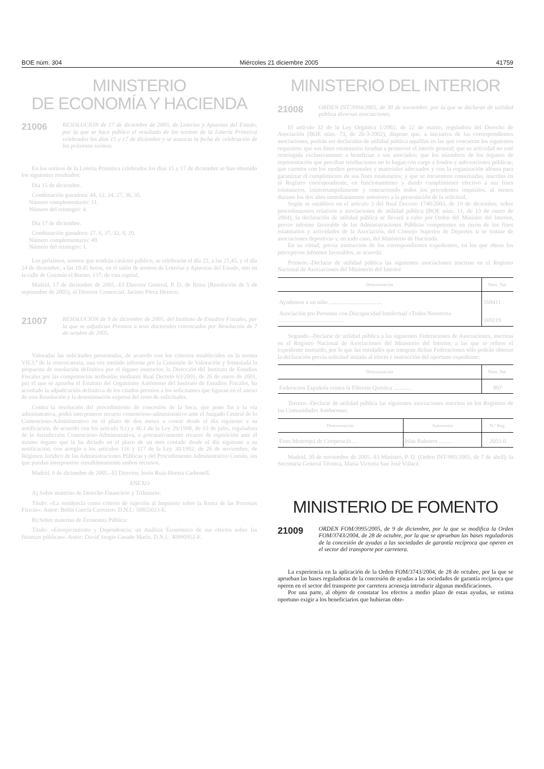BOE núm. 304 Miércoles 21 diciembre 2005 41759
MINISTERIO
DE ECONOMÍA Y HACIENDA
21006
RESOLUCIÓN de 17 de diciembre de 2005, de Loterías y Apuestas del Estado, por la que se hace público el resultado de los sorteos de la Lotería Primitiva celebrados los días 15 y 17 de diciembre y se anuncia la fecha de celebración de los próximos sorteos.
En los sorteos de la Lotería Primitiva celebrados los días 15 y 17 de diciembre se han obtenido los siguientes resultados:
Día 15 de diciembre.
Combinación ganadora: 44, 12, 24, 27, 36, 35.
Número complementario: 11.
Número del reintegro: 4.
Día 17 de diciembre.
Combinación ganadora: 27, 6, 37, 32, 9, 20.
Número complementario: 49.
Número del reintegro: 1.
Los próximos, sorteos que tendrán carácter público, se celebrarán el día 22, a las 21,45, y el día 24 de diciembre, a las 19,45 horas, en el salón de sorteos de Loterías y Apuestas del Estado, sito en la calle de Guzmán el Bueno, 137, de esta capital.
Madrid, 17 de diciembre de 2005.–El Director General, P. D. de firma (Resolución de 5 de septiembre de 2005), el Director Comercial, Jacinto Pérez Herrero.
21007
RESOLUCIÓN de 9 de diciembre de 2005, del Instituto de Estudios Fiscales, por la que se adjudican Premios a tesis doctorales convocados por Resolución de 7 de octubre de 2005.
Valoradas las solicitudes presentadas, de acuerdo con los criterios establecidos en la norma VII.3.º de la convocatoria, una vez emitido informe por la Comisión de Valoración y formulada la propuesta de resolución definitiva por el órgano instructor, la Dirección del Instituto de Estudios Fiscales por las competencias atribuídas mediante Real Decreto 63/2001, de 26 de enero de 2001, por el que se aprueba el Estatuto del Organismo Autónomo del Instituto de Estudios Fiscales, ha acordado la adjudicación definitiva de los citados premios a los solicitantes que figuran en el anexo de esta Resolución y la desestimación expresa del resto de solicitudes.
Contra la resolución del procedimiento de concesión de la beca, que pone fin a la vía administrativa, podrá interponerse recurso contencioso-administrativo ante el Juzgado Central de lo Contencioso-Administrativo en el plazo de dos meses a contar desde el día siguiente a su notificación, de acuerdo con los artículo 9.c) y 46.1 de la Ley 29/1998, de 13 de julio, reguladora de la Jurisdicción Contencioso-Administrativa, o potestativamente recurso de reposición ante el mismo órgano que la ha dictado en el plazo de un mes contado desde el día siguiente a su notificación, con arreglo a los artículos 116 y 117 de la Ley 30/1992, de 26 de noviembre, de Régimen Jurídico de las Administraciones Públicas y del Procedimiento Administrativo Común, sin que puedan interponerse simultáneamente ambos recursos.
Madrid, 9 de diciembre de 2005.–El Director, Jesús Ruiz-Huerta Carbonell.
ANEXO
A) Sobre materias de Derecho Financiero y Tributario:
Título: «La residencia como criterio de sujeción al Impuesto sobre la Renta de las Personas Físicas». Autor: Belén García Carretero. D.N.I.: 50855023-E.
B) Sobre materias de Economía Pública:
Título: «Envejecimiento y Dependencia: un Análisis Económico de sus efectos sobre las finanzas públicas». Autor: David Sergio Casado Marín. D.N.I.: 40990952-F.
MINISTERIO DEL INTERIOR
21008
ORDEN INT/3994/2005, de 30 de noviembre, por la que se declaran de utilidad pública diversas asociaciones.
El artículo 32 de la Ley Orgánica 1/2002, de 22 de marzo, reguladora del Derecho de Asociación (BOE núm. 73, de 26-3-2002), dispone que, a iniciativa de las correspondientes asociaciones, podrán ser declaradas de utilidad pública aquéllas en las que concurran los siguientes requisitos: que sus fines estatutarios tiendan a promover el interés general; que su actividad no esté restringida exclusivamente a beneficiar a sus asociados; que los miembros de los órganos de representación que perciban retribuciones no lo hagan con cargo a fondos y subvenciones públicas; que cuenten con los medios personales y materiales adecuados y con la organización idónea para garantizar el cumplimiento de sus fines estatutarios; y que se encuentren constituidas, inscritas en el Registro correspondiente, en funcionamiento y dando cumplimiento efectivo a sus fines estatutarios, ininterrumpidamente y concurriendo todos los precedentes requisitos, al menos durante los dos años inmediatamente anteriores a la presentación de la solicitud.
Según se establece en el artículo 3 del Real Decreto 1740/2003, de 19 de diciembre, sobre procedimientos relativos a asociaciones de utilidad pública (BOE núm. 11, de 13 de enero de 2004), la declaración de utilidad pública se llevará a cabo por Orden del Ministro del Interior, previo informe favorable de las Administraciones Públicas competentes en razón de los fines estatutarios y actividades de la Asociación, del Consejo Superior de Deportes si se tratase de asociaciones deportivas y, en todo caso, del Ministerio de Hacienda.
En su virtud, previa instrucción de los correspondientes expedientes, en los que obran los preceptivos informes favorables, se acuerda:
Primero.–Declarar de utilidad pública las siguientes asociaciones inscritas en el Registro Nacional de Asociaciones del Ministerio del Interior
| Denominación | Núm. Nal. |
| --- | --- |
| Ayudemos a un niño .................................... | 168411 |
| Asociación pro Personas con Discapacidad Intelectual «Todos Nosotros» ............................................ | 169219 |
Segundo.–Declarar de utilidad pública a las siguientes Federaciones de Asociaciones, inscritas en el Registro Nacional de Asociaciones del Ministerio del Interior, a las que se refiere el expediente instruido, por lo que las entidades que integran dichas Federaciones sólo podrán obtener la declaración previa solicitud instada al efecto e instrucción del oportuno expediente:
| Denominación | Núm. Nal. |
| --- | --- |
| Federacion Española contra la Fibrosis Quística ............ | 897 |
Tercero.–Declarar de utilidad pública las siguientes asociaciones inscritas en los Registros de las Comunidades Autónomas:
| Denominación | Autonomía | N.º Reg. |
| --- | --- | --- |
| Fons Menorquí de Cooperació ... | Islas Baleares ......... | 2603-0 |
Madrid, 30 de noviembre de 2005.–El Ministro, P. D. (Orden INT/985/2005, de 7 de abril), la Secretaria General Técnica, María Victoria San José Villacé.
MINISTERIO DE FOMENTO
21009
ORDEN FOM/3995/2005, de 9 de diciembre, por la que se modifica la Orden FOM/3743/2004, de 28 de octubre, por la que se aprueban las bases reguladoras de la concesión de ayudas a las sociedades de garantía recíproca que operen en el sector del transporte por carretera.
La experiencia en la aplicación de la Orden FOM/3743/2004, de 28 de octubre, por la que se aprueban las bases reguladoras de la concesión de ayudas a las sociedades de garantía recíproca que operen en el sector del transporte por carretera aconseja introducir algunas modificaciones.
Por una parte, al objeto de constatar los efectos a medio plazo de estas ayudas, se estima oportuno exigir a los beneficiarios que hubieran obte-